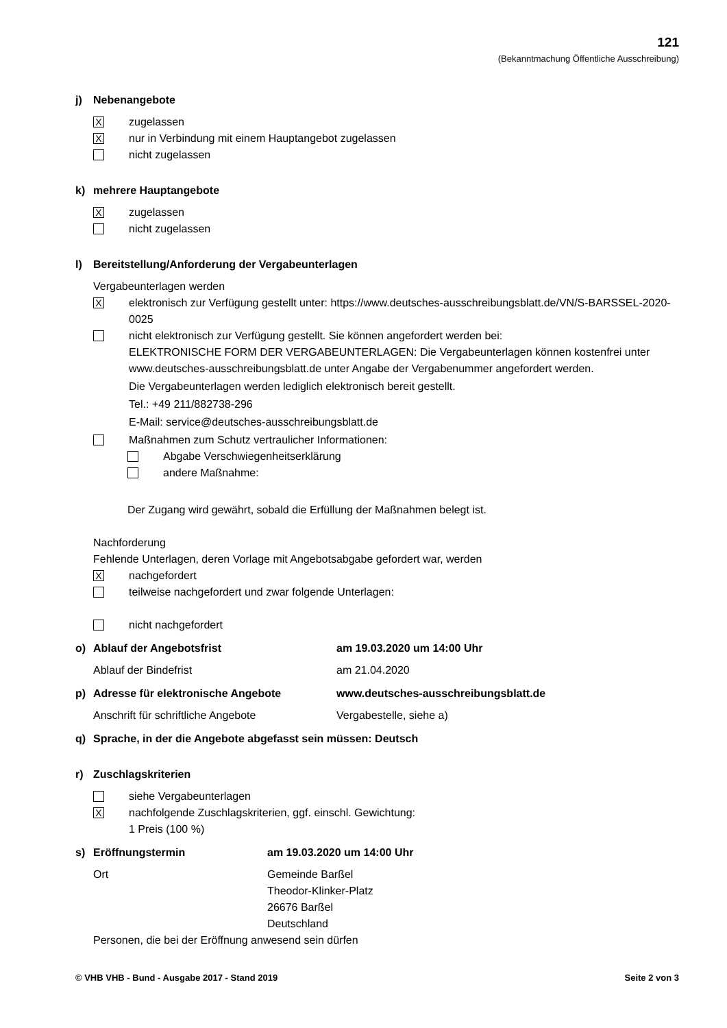121
(Bekanntmachung Öffentliche Ausschreibung)
j) Nebenangebote
X
zugelassen
X
nur in Verbindung mit einem Hauptangebot zugelassen
nicht zugelassen
k) mehrere Hauptangebote
X
zugelassen
nicht zugelassen
l) Bereitstellung/Anforderung der Vergabeunterlagen
Vergabeunterlagen werden
X
elektronisch zur Verfügung gestellt unter: https://www.deutsches-ausschreibungsblatt.de/VN/S-BARSSEL-2020-0025
nicht elektronisch zur Verfügung gestellt. Sie können angefordert werden bei:
ELEKTRONISCHE FORM DER VERGABEUNTERLAGEN: Die Vergabeunterlagen können kostenfrei unter www.deutsches-ausschreibungsblatt.de unter Angabe der Vergabenummer angefordert werden.
Die Vergabeunterlagen werden lediglich elektronisch bereit gestellt.
Tel.: +49 211/882738-296
E-Mail: service@deutsches-ausschreibungsblatt.de
Maßnahmen zum Schutz vertraulicher Informationen:
Abgabe Verschwiegenheitserklärung
andere Maßnahme:
Der Zugang wird gewährt, sobald die Erfüllung der Maßnahmen belegt ist.
Nachforderung
Fehlende Unterlagen, deren Vorlage mit Angebotsabgabe gefordert war, werden
X
nachgefordert
teilweise nachgefordert und zwar folgende Unterlagen:
nicht nachgefordert
o) Ablauf der Angebotsfrist am 19.03.2020 um 14:00 Uhr
Ablauf der Bindefrist am 21.04.2020
p) Adresse für elektronische Angebote www.deutsches-ausschreibungsblatt.de
Anschrift für schriftliche Angebote Vergabestelle, siehe a)
q) Sprache, in der die Angebote abgefasst sein müssen: Deutsch
r) Zuschlagskriterien
siehe Vergabeunterlagen
X
nachfolgende Zuschlagskriterien, ggf. einschl. Gewichtung:
1 Preis (100 %)
s) Eröffnungstermin am 19.03.2020 um 14:00 Uhr
Ort Gemeinde Barßel
Theodor-Klinker-Platz
26676 Barßel
Deutschland
Personen, die bei der Eröffnung anwesend sein dürfen
© VHB VHB - Bund - Ausgabe 2017 - Stand 2019 Seite 2 von 3